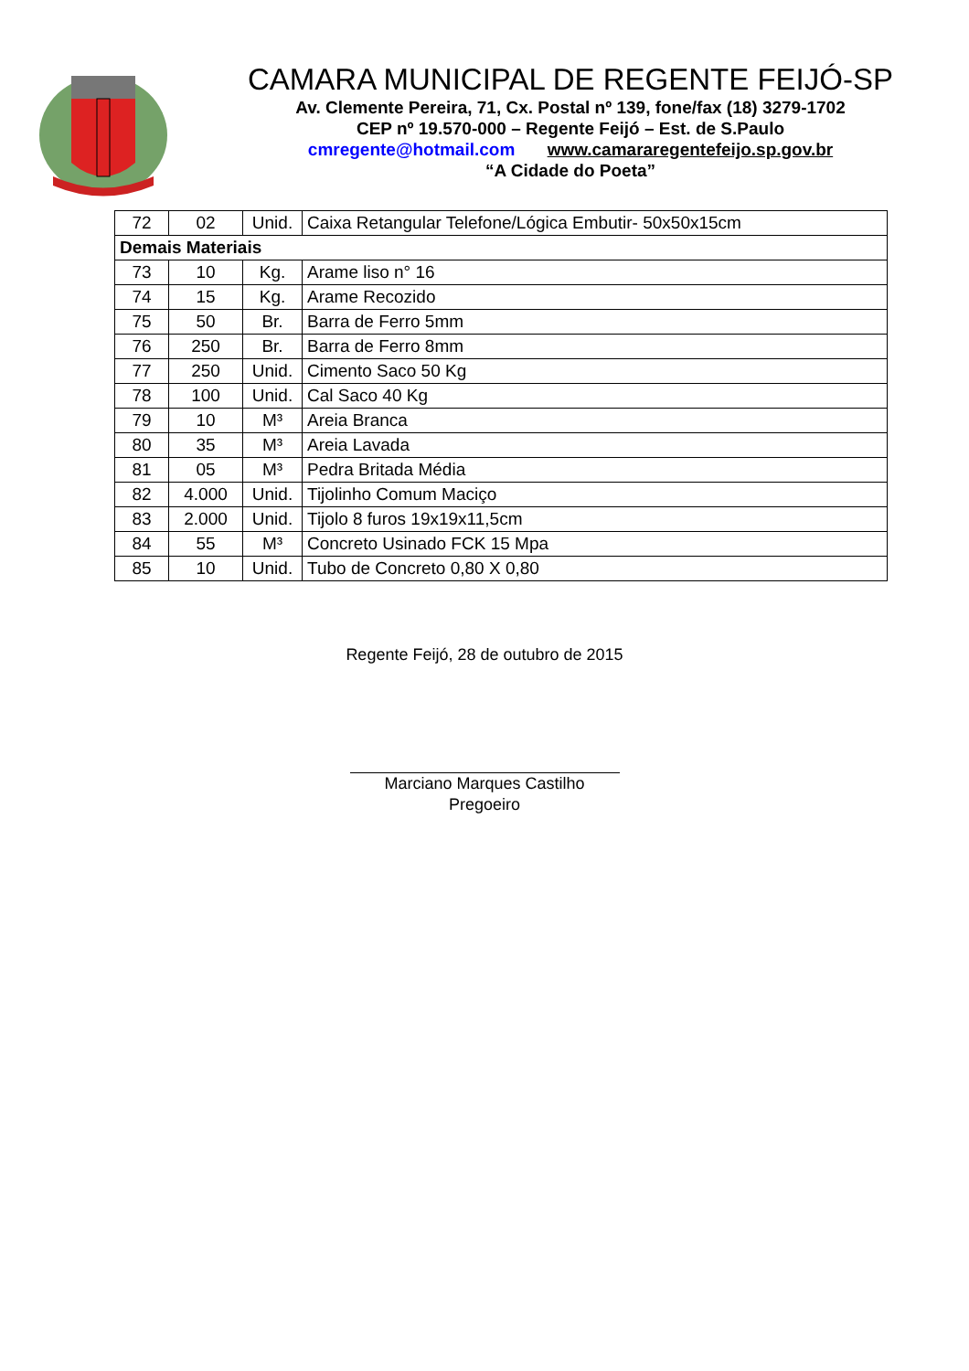CAMARA MUNICIPAL DE REGENTE FEIJÓ-SP
Av. Clemente Pereira, 71, Cx. Postal nº 139, fone/fax (18) 3279-1702
CEP nº 19.570-000 – Regente Feijó – Est. de S.Paulo
cmregente@hotmail.com www.camararegentefeijo.sp.gov.br
“A Cidade do Poeta”
| 72 | 02 | Unid. | Caixa Retangular Telefone/Lógica Embutir- 50x50x15cm |
| Demais Materiais | | | |
| 73 | 10 | Kg. | Arame liso n° 16 |
| 74 | 15 | Kg. | Arame Recozido |
| 75 | 50 | Br. | Barra de Ferro 5mm |
| 76 | 250 | Br. | Barra de Ferro 8mm |
| 77 | 250 | Unid. | Cimento Saco 50 Kg |
| 78 | 100 | Unid. | Cal Saco 40 Kg |
| 79 | 10 | M³ | Areia Branca |
| 80 | 35 | M³ | Areia Lavada |
| 81 | 05 | M³ | Pedra Britada Média |
| 82 | 4.000 | Unid. | Tijolinho Comum Maciço |
| 83 | 2.000 | Unid. | Tijolo 8 furos 19x19x11,5cm |
| 84 | 55 | M³ | Concreto Usinado FCK 15 Mpa |
| 85 | 10 | Unid. | Tubo de Concreto 0,80 X 0,80 |
Regente Feijó, 28 de outubro de 2015
Marciano Marques Castilho
Pregoeiro